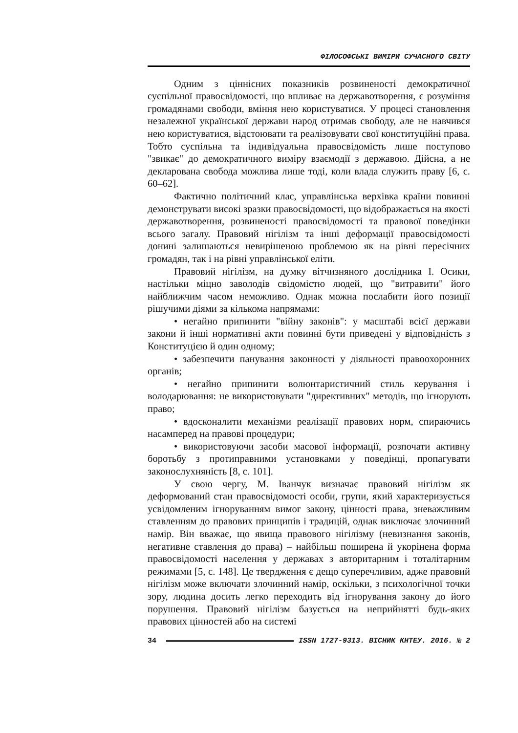ФІЛОСОФСЬКІ ВИМІРИ СУЧАСНОГО СВІТУ
Одним з ціннісних показників розвиненості демократичної суспільної правосвідомості, що впливає на державотворення, є розуміння громадянами свободи, вміння нею користуватися. У процесі становлення незалежної української держави народ отримав свободу, але не навчився нею користуватися, відстоювати та реалізовувати свої конституційні права. Тобто суспільна та індивідуальна правосвідомість лише поступово "звикає" до демократичного виміру взаємодії з державою. Дійсна, а не декларована свобода можлива лише тоді, коли влада служить праву [6, с. 60–62].
Фактично політичний клас, управлінська верхівка країни повинні демонструвати високі зразки правосвідомості, що відображається на якості державотворення, розвиненості правосвідомості та правової поведінки всього загалу. Правовий нігілізм та інші деформації правосвідомості донині залишаються невирішеною проблемою як на рівні пересічних громадян, так і на рівні управлінської еліти.
Правовий нігілізм, на думку вітчизняного дослідника І. Осики, настільки міцно заволодів свідомістю людей, що "витравити" його найближчим часом неможливо. Однак можна послабити його позиції рішучими діями за кількома напрямами:
• негайно припинити "війну законів": у масштабі всієї держави закони й інші нормативні акти повинні бути приведені у відповідність з Конституцією й один одному;
• забезпечити панування законності у діяльності правоохоронних органів;
• негайно припинити волюнтаристичний стиль керування і володарювання: не використовувати "директивних" методів, що ігнорують право;
• вдосконалити механізми реалізації правових норм, спираючись насамперед на правові процедури;
• використовуючи засоби масової інформації, розпочати активну боротьбу з протиправними установками у поведінці, пропагувати законослухняність [8, с. 101].
У свою чергу, М. Іванчук визначає правовий нігілізм як деформований стан правосвідомості особи, групи, який характеризується усвідомленим ігноруванням вимог закону, цінності права, зневажливим ставленням до правових принципів і традицій, однак виключає злочинний намір. Він вважає, що явища правового нігілізму (невизнання законів, негативне ставлення до права) – найбільш поширена й укорінена форма правосвідомості населення у державах з авторитарним і тоталітарним режимами [5, с. 148]. Це твердження є дещо суперечливим, адже правовий нігілізм може включати злочинний намір, оскільки, з психологічної точки зору, людина досить легко переходить від ігнорування закону до його порушення. Правовий нігілізм базується на неприйнятті будь-яких правових цінностей або на системі
34 ISSN 1727-9313. ВІСНИК КНТЕУ. 2016. № 2